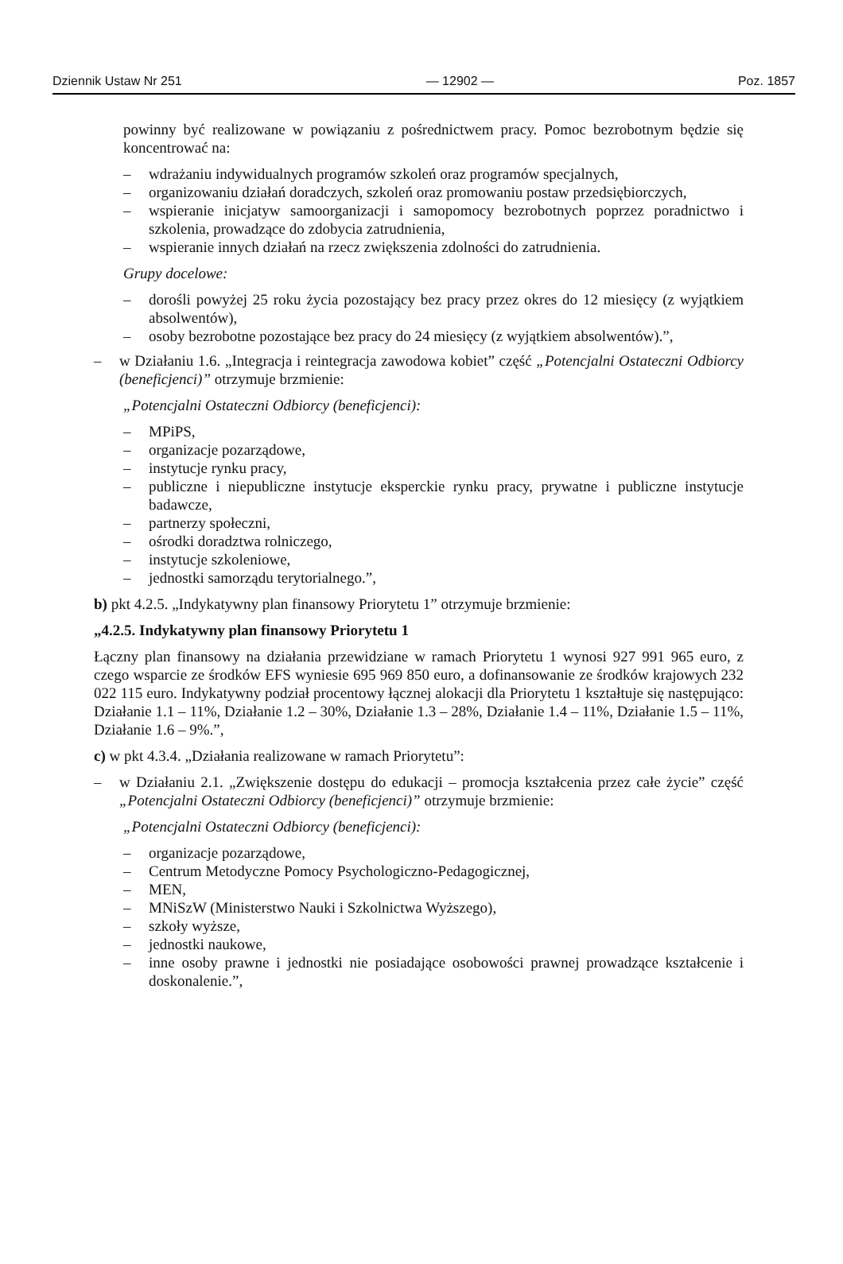Dziennik Ustaw Nr 251 — 12902 — Poz. 1857
powinny być realizowane w powiązaniu z pośrednictwem pracy. Pomoc bezrobotnym będzie się koncentrować na:
– wdrażaniu indywidualnych programów szkoleń oraz programów specjalnych,
– organizowaniu działań doradczych, szkoleń oraz promowaniu postaw przedsiębiorczych,
– wspieranie inicjatyw samoorganizacji i samopomocy bezrobotnych poprzez poradnictwo i szkolenia, prowadzące do zdobycia zatrudnienia,
– wspieranie innych działań na rzecz zwiększenia zdolności do zatrudnienia.
Grupy docelowe:
– dorośli powyżej 25 roku życia pozostający bez pracy przez okres do 12 miesięcy (z wyjątkiem absolwentów),
– osoby bezrobotne pozostające bez pracy do 24 miesięcy (z wyjątkiem absolwentów).”,
– w Działaniu 1.6. „Integracja i reintegracja zawodowa kobiet” część „Potencjalni Ostateczni Odbiorcy (beneficjenci)” otrzymuje brzmienie:
„Potencjalni Ostateczni Odbiorcy (beneficjenci):
– MPiPS,
– organizacje pozarządowe,
– instytucje rynku pracy,
– publiczne i niepubliczne instytucje eksperckie rynku pracy, prywatne i publiczne instytucje badawcze,
– partnerzy społeczni,
– ośrodki doradztwa rolniczego,
– instytucje szkoleniowe,
– jednostki samorządu terytorialnego.”,
b) pkt 4.2.5. „Indykatywny plan finansowy Priorytetu 1” otrzymuje brzmienie:
„4.2.5. Indykatywny plan finansowy Priorytetu 1
Łączny plan finansowy na działania przewidziane w ramach Priorytetu 1 wynosi 927 991 965 euro, z czego wsparcie ze środków EFS wyniesie 695 969 850 euro, a dofinansowanie ze środków krajowych 232 022 115 euro. Indykatywny podział procentowy łącznej alokacji dla Priorytetu 1 kształtuje się następująco: Działanie 1.1 – 11%, Działanie 1.2 – 30%, Działanie 1.3 – 28%, Działanie 1.4 – 11%, Działanie 1.5 – 11%, Działanie 1.6 – 9%.”,
c) w pkt 4.3.4. „Działania realizowane w ramach Priorytetu”:
– w Działaniu 2.1. „Zwiększenie dostępu do edukacji – promocja kształcenia przez całe życie” część „Potencjalni Ostateczni Odbiorcy (beneficjenci)” otrzymuje brzmienie:
„Potencjalni Ostateczni Odbiorcy (beneficjenci):
– organizacje pozarządowe,
– Centrum Metodyczne Pomocy Psychologiczno-Pedagogicznej,
– MEN,
– MNiSzW (Ministerstwo Nauki i Szkolnictwa Wyższego),
– szkoły wyższe,
– jednostki naukowe,
– inne osoby prawne i jednostki nie posiadające osobowości prawnej prowadzące kształcenie i doskonalenie.”,